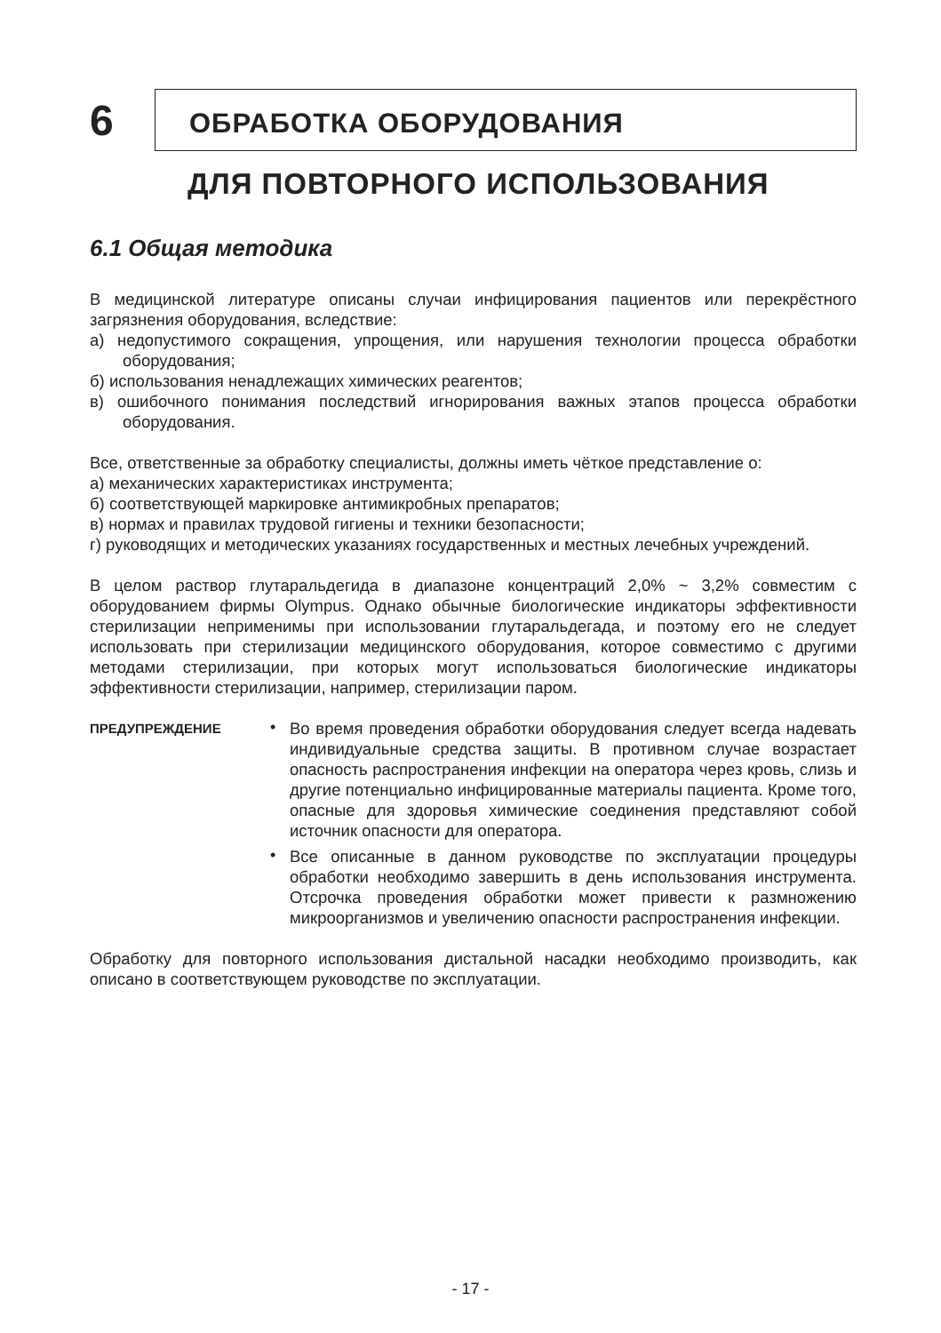6
ОБРАБОТКА ОБОРУДОВАНИЯ
ДЛЯ ПОВТОРНОГО ИСПОЛЬЗОВАНИЯ
6.1 Общая методика
В медицинской литературе описаны случаи инфицирования пациентов или перекрёстного загрязнения оборудования, вследствие:
а) недопустимого сокращения, упрощения, или нарушения технологии процесса обработки оборудования;
б) использования ненадлежащих химических реагентов;
в) ошибочного понимания последствий игнорирования важных этапов процесса обработки оборудования.
Все, ответственные за обработку специалисты, должны иметь чёткое представление о:
а) механических характеристиках инструмента;
б) соответствующей маркировке антимикробных препаратов;
в) нормах и правилах трудовой гигиены и техники безопасности;
г) руководящих и методических указаниях государственных и местных лечебных учреждений.
В целом раствор глутаральдегида в диапазоне концентраций 2,0% ~ 3,2% совместим с оборудованием фирмы Olympus. Однако обычные биологические индикаторы эффективности стерилизации неприменимы при использовании глутаральдегада, и поэтому его не следует использовать при стерилизации медицинского оборудования, которое совместимо с другими методами стерилизации, при которых могут использоваться биологические индикаторы эффективности стерилизации, например, стерилизации паром.
ПРЕДУПРЕЖДЕНИЕ
•
Во время проведения обработки оборудования следует всегда надевать индивидуальные средства защиты. В противном случае возрастает опасность распространения инфекции на оператора через кровь, слизь и другие потенциально инфицированные материалы пациента. Кроме того, опасные для здоровья химические соединения представляют собой источник опасности для оператора.
•
Все описанные в данном руководстве по эксплуатации процедуры обработки необходимо завершить в день использования инструмента. Отсрочка проведения обработки может привести к размножению микроорганизмов и увеличению опасности распространения инфекции.
Обработку для повторного использования дистальной насадки необходимо производить, как описано в соответствующем руководстве по эксплуатации.
- 17 -